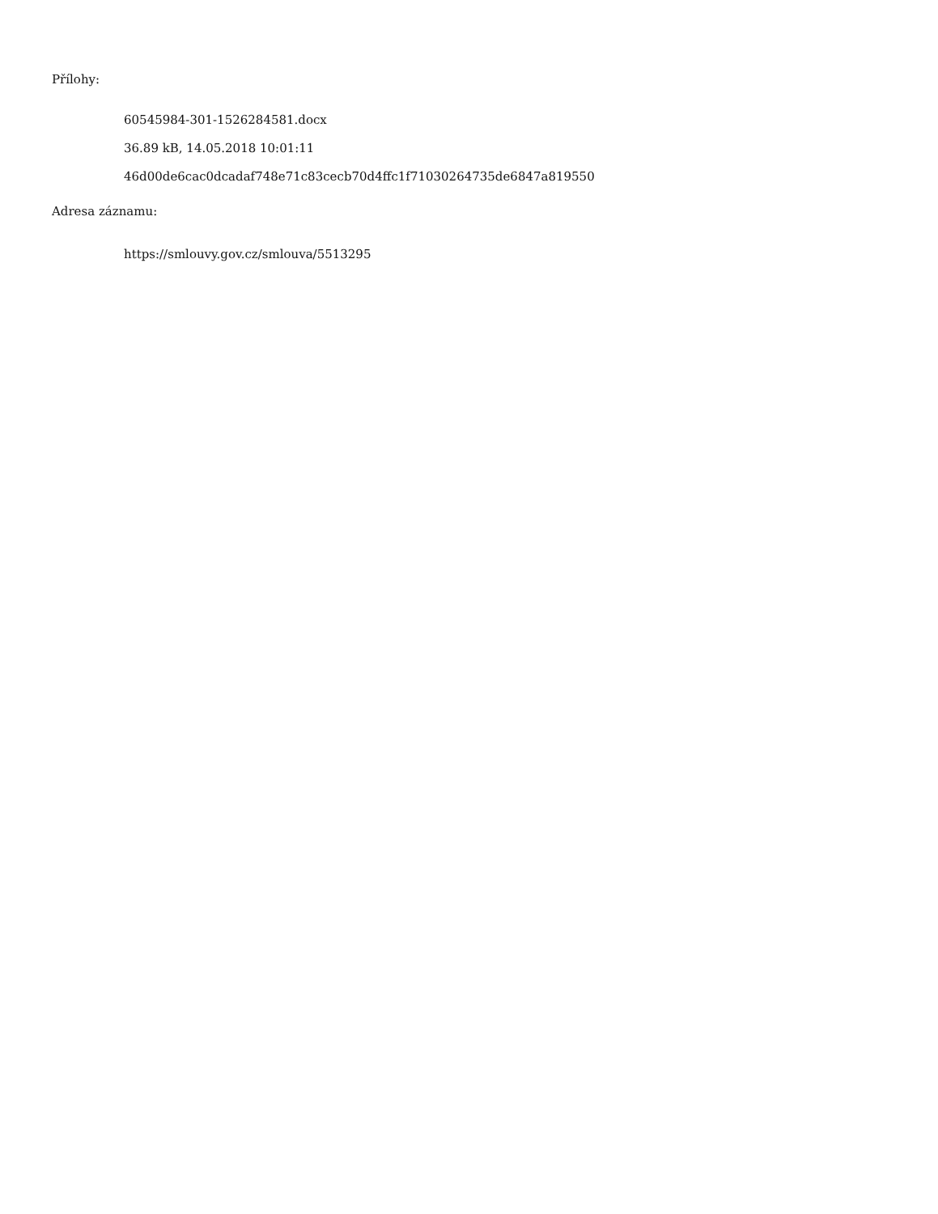Přílohy:
60545984-301-1526284581.docx
36.89 kB, 14.05.2018 10:01:11
46d00de6cac0dcadaf748e71c83cecb70d4ffc1f71030264735de6847a819550
Adresa záznamu:
https://smlouvy.gov.cz/smlouva/5513295